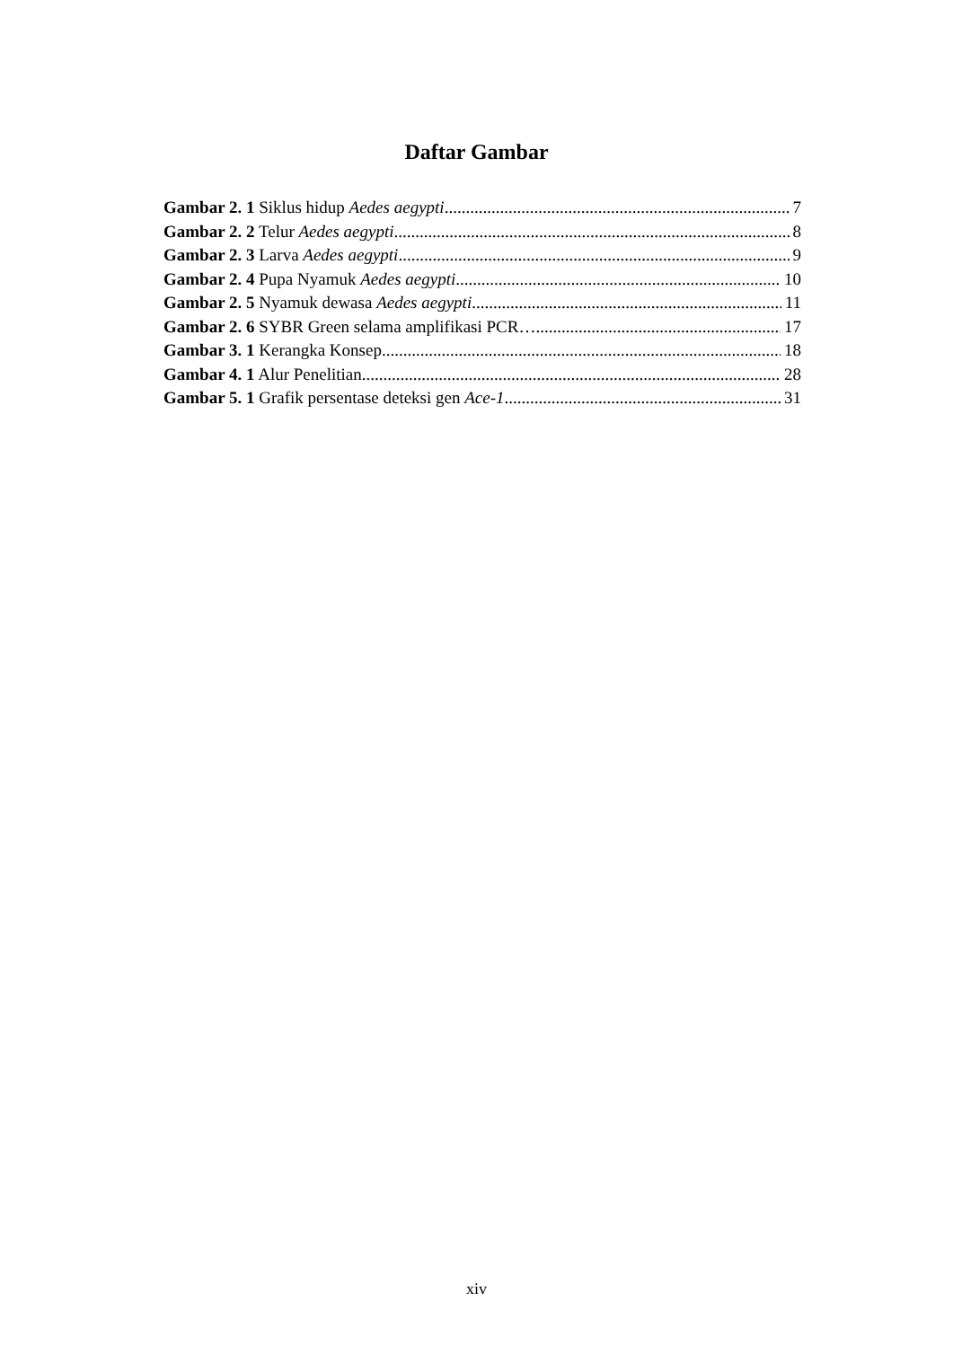Daftar Gambar
Gambar 2. 1 Siklus hidup Aedes aegypti 7
Gambar 2. 2 Telur Aedes aegypti 8
Gambar 2. 3 Larva Aedes aegypti 9
Gambar 2. 4 Pupa Nyamuk Aedes aegypti 10
Gambar 2. 5 Nyamuk dewasa Aedes aegypti 11
Gambar 2. 6 SYBR Green selama amplifikasi PCR… 17
Gambar 3. 1 Kerangka Konsep 18
Gambar 4. 1 Alur Penelitian 28
Gambar 5. 1 Grafik persentase deteksi gen Ace-1 31
xiv